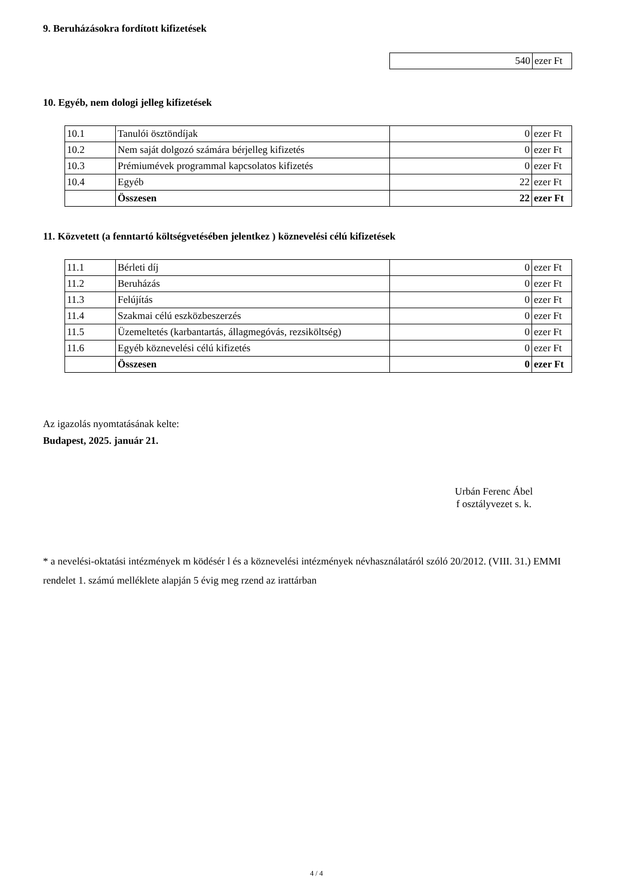9. Beruházásokra fordított kifizetések
| 540 | ezer Ft |
10. Egyéb, nem dologi jelleg kifizetések
| 10.1 | Tanulói ösztöndíjak | 0 | ezer Ft |
| 10.2 | Nem saját dolgozó számára bérjelleg kifizetés | 0 | ezer Ft |
| 10.3 | Prémiumévek programmal kapcsolatos kifizetés | 0 | ezer Ft |
| 10.4 | Egyéb | 22 | ezer Ft |
| | Összesen | 22 | ezer Ft |
11. Közvetett (a fenntartó költségvetésében jelentkez ) köznevelési célú kifizetések
| 11.1 | Bérleti díj | 0 | ezer Ft |
| 11.2 | Beruházás | 0 | ezer Ft |
| 11.3 | Felújítás | 0 | ezer Ft |
| 11.4 | Szakmai célú eszközbeszerzés | 0 | ezer Ft |
| 11.5 | Üzemeltetés (karbantartás, állagmegóvás, rezsiköltség) | 0 | ezer Ft |
| 11.6 | Egyéb köznevelési célú kifizetés | 0 | ezer Ft |
| | Összesen | 0 | ezer Ft |
Az igazolás nyomtatásának kelte:
Budapest, 2025. január 21.
Urbán Ferenc Ábel
f osztályvezet s. k.
* a nevelési-oktatási intézmények m ködésér l és a köznevelési intézmények névhasználatáról szóló 20/2012. (VIII. 31.) EMMI rendelet 1. számú melléklete alapján 5 évig meg rzend az irattárban
4 / 4